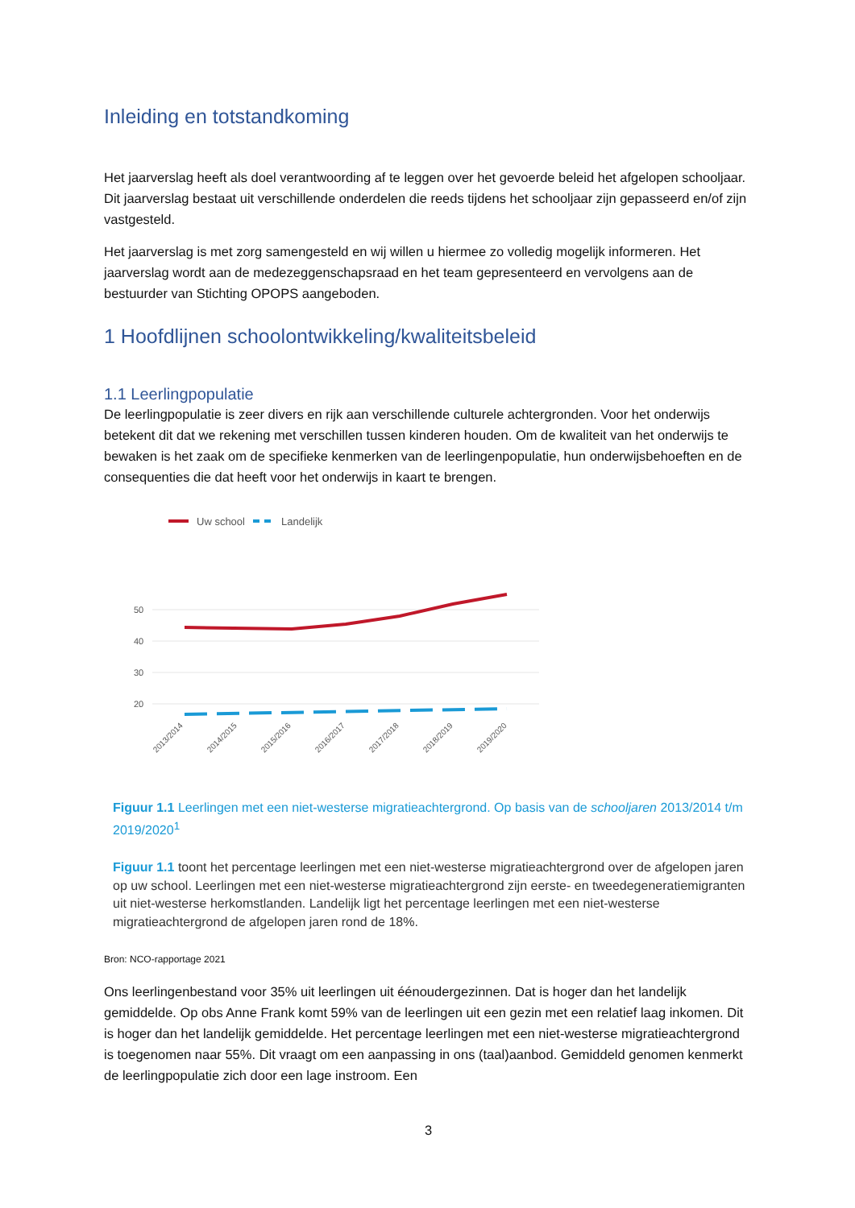Inleiding en totstandkoming
Het jaarverslag heeft als doel verantwoording af te leggen over het gevoerde beleid het afgelopen schooljaar. Dit jaarverslag bestaat uit verschillende onderdelen die reeds tijdens het schooljaar zijn gepasseerd en/of zijn vastgesteld.
Het jaarverslag is met zorg samengesteld en wij willen u hiermee zo volledig mogelijk informeren. Het jaarverslag wordt aan de medezeggenschapsraad en het team gepresenteerd en vervolgens aan de bestuurder van Stichting OPOPS aangeboden.
1 Hoofdlijnen schoolontwikkeling/kwaliteitsbeleid
1.1 Leerlingpopulatie
De leerlingpopulatie is zeer divers en rijk aan verschillende culturele achtergronden. Voor het onderwijs betekent dit dat we rekening met verschillen tussen kinderen houden. Om de kwaliteit van het onderwijs te bewaken is het zaak om de specifieke kenmerken van de leerlingenpopulatie, hun onderwijsbehoeften en de consequenties die dat heeft voor het onderwijs in kaart te brengen.
Uw school
Landelijk
50
40
30
20
2013/2014
2014/2015
2015/2016
2016/2017
2017/2018
2018/2019
2019/2020
Figuur 1.1 Leerlingen met een niet-westerse migratieachtergrond. Op basis van de schooljaren 2013/2014 t/m 2019/2020<sup>1</sup>
Figuur 1.1 toont het percentage leerlingen met een niet-westerse migratieachtergrond over de afgelopen jaren op uw school. Leerlingen met een niet-westerse migratieachtergrond zijn eerste- en tweedegeneratiemigranten uit niet-westerse herkomstlanden. Landelijk ligt het percentage leerlingen met een niet-westerse migratieachtergrond de afgelopen jaren rond de 18%.
Bron: NCO-rapportage 2021
Ons leerlingenbestand voor 35% uit leerlingen uit éénoudergezinnen. Dat is hoger dan het landelijk gemiddelde. Op obs Anne Frank komt 59% van de leerlingen uit een gezin met een relatief laag inkomen. Dit is hoger dan het landelijk gemiddelde. Het percentage leerlingen met een niet-westerse migratieachtergrond is toegenomen naar 55%. Dit vraagt om een aanpassing in ons (taal)aanbod. Gemiddeld genomen kenmerkt de leerlingpopulatie zich door een lage instroom. Een
3